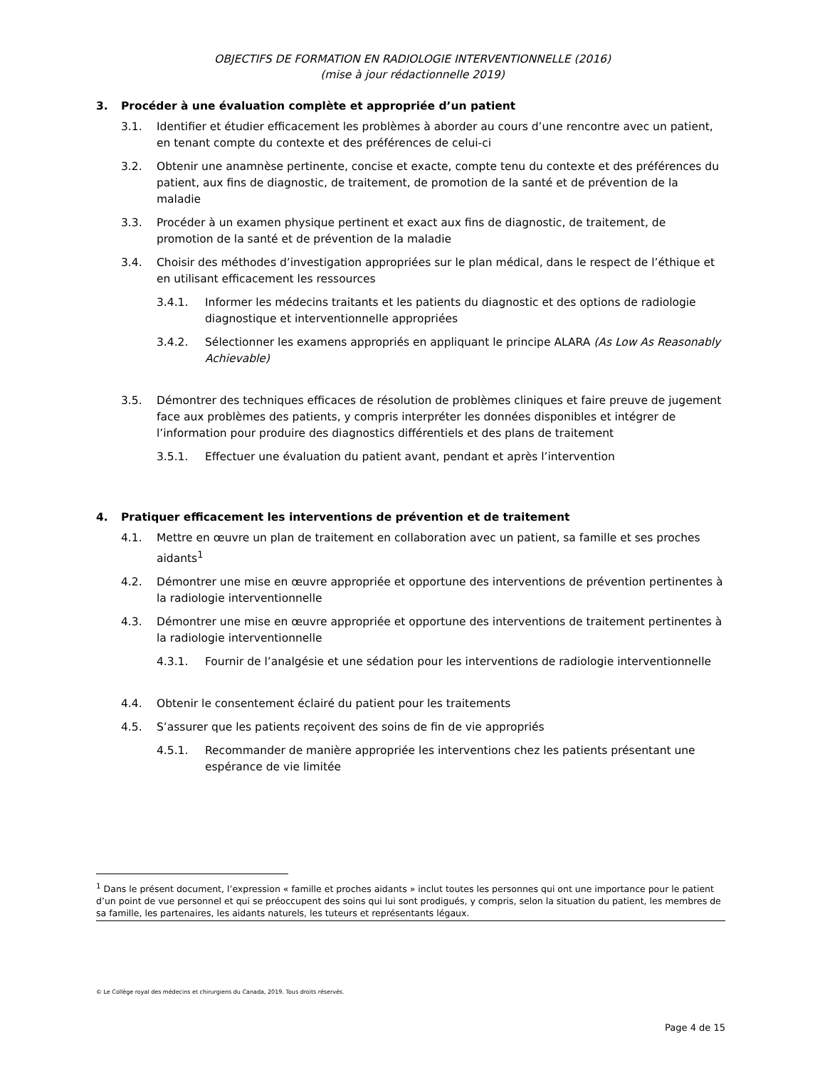OBJECTIFS DE FORMATION EN RADIOLOGIE INTERVENTIONNELLE (2016)
(mise à jour rédactionnelle 2019)
3. Procéder à une évaluation complète et appropriée d’un patient
3.1. Identifier et étudier efficacement les problèmes à aborder au cours d’une rencontre avec un patient, en tenant compte du contexte et des préférences de celui-ci
3.2. Obtenir une anamnèse pertinente, concise et exacte, compte tenu du contexte et des préférences du patient, aux fins de diagnostic, de traitement, de promotion de la santé et de prévention de la maladie
3.3. Procéder à un examen physique pertinent et exact aux fins de diagnostic, de traitement, de promotion de la santé et de prévention de la maladie
3.4. Choisir des méthodes d’investigation appropriées sur le plan médical, dans le respect de l’éthique et en utilisant efficacement les ressources
3.4.1. Informer les médecins traitants et les patients du diagnostic et des options de radiologie diagnostique et interventionnelle appropriées
3.4.2. Sélectionner les examens appropriés en appliquant le principe ALARA (As Low As Reasonably Achievable)
3.5. Démontrer des techniques efficaces de résolution de problèmes cliniques et faire preuve de jugement face aux problèmes des patients, y compris interpréter les données disponibles et intégrer de l’information pour produire des diagnostics différentiels et des plans de traitement
3.5.1. Effectuer une évaluation du patient avant, pendant et après l’intervention
4. Pratiquer efficacement les interventions de prévention et de traitement
4.1. Mettre en œuvre un plan de traitement en collaboration avec un patient, sa famille et ses proches aidants<sup>1</sup>
4.2. Démontrer une mise en œuvre appropriée et opportune des interventions de prévention pertinentes à la radiologie interventionnelle
4.3. Démontrer une mise en œuvre appropriée et opportune des interventions de traitement pertinentes à la radiologie interventionnelle
4.3.1. Fournir de l’analgésie et une sédation pour les interventions de radiologie interventionnelle
4.4. Obtenir le consentement éclairé du patient pour les traitements
4.5. S’assurer que les patients reçoivent des soins de fin de vie appropriés
4.5.1. Recommander de manière appropriée les interventions chez les patients présentant une espérance de vie limitée
<sup>1</sup> Dans le présent document, l’expression « famille et proches aidants » inclut toutes les personnes qui ont une importance pour le patient d’un point de vue personnel et qui se préoccupent des soins qui lui sont prodigués, y compris, selon la situation du patient, les membres de sa famille, les partenaires, les aidants naturels, les tuteurs et représentants légaux.
© Le Collège royal des médecins et chirurgiens du Canada, 2019. Tous droits réservés.
Page 4 de 15